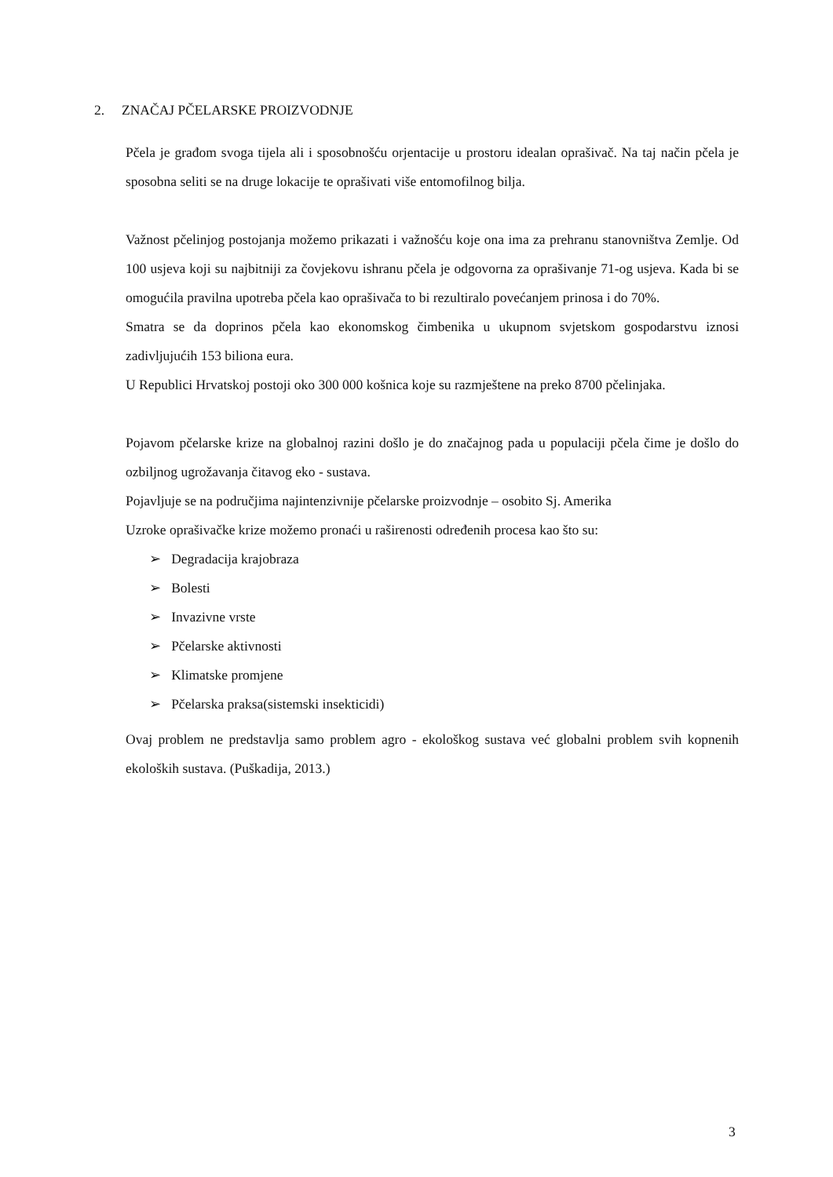2. ZNAČAJ PČELARSKE PROIZVODNJE
Pčela je građom svoga tijela ali i sposobnošću orjentacije u prostoru idealan oprašivač. Na taj način pčela je sposobna seliti se na druge lokacije te oprašivati više entomofilnog bilja.
Važnost pčelinjog postojanja možemo prikazati i važnošću koje ona ima za prehranu stanovništva Zemlje. Od 100 usjeva koji su najbitniji za čovjekovu ishranu pčela je odgovorna za oprašivanje 71-og usjeva. Kada bi se omogućila pravilna upotreba pčela kao oprašivača to bi rezultiralo povećanjem prinosa i do 70%.
Smatra se da doprinos pčela kao ekonomskog čimbenika u ukupnom svjetskom gospodarstvu iznosi zadivljujućih 153 biliona eura.
U Republici Hrvatskoj postoji oko 300 000 košnica koje su razmještene na preko 8700 pčelinjaka.
Pojavom pčelarske krize na globalnoj razini došlo je do značajnog pada u populaciji pčela čime je došlo do ozbiljnog ugrožavanja čitavog eko - sustava.
Pojavljuje se na područjima najintenzivnije pčelarske proizvodnje – osobito Sj. Amerika
Uzroke oprašivačke krize možemo pronaći u raširenosti određenih procesa kao što su:
➢ Degradacija krajobraza
➢ Bolesti
➢ Invazivne vrste
➢ Pčelarske aktivnosti
➢ Klimatske promjene
➢ Pčelarska praksa(sistemski insekticidi)
Ovaj problem ne predstavlja samo problem agro - ekološkog sustava već globalni problem svih kopnenih ekoloških sustava. (Puškadija, 2013.)
3